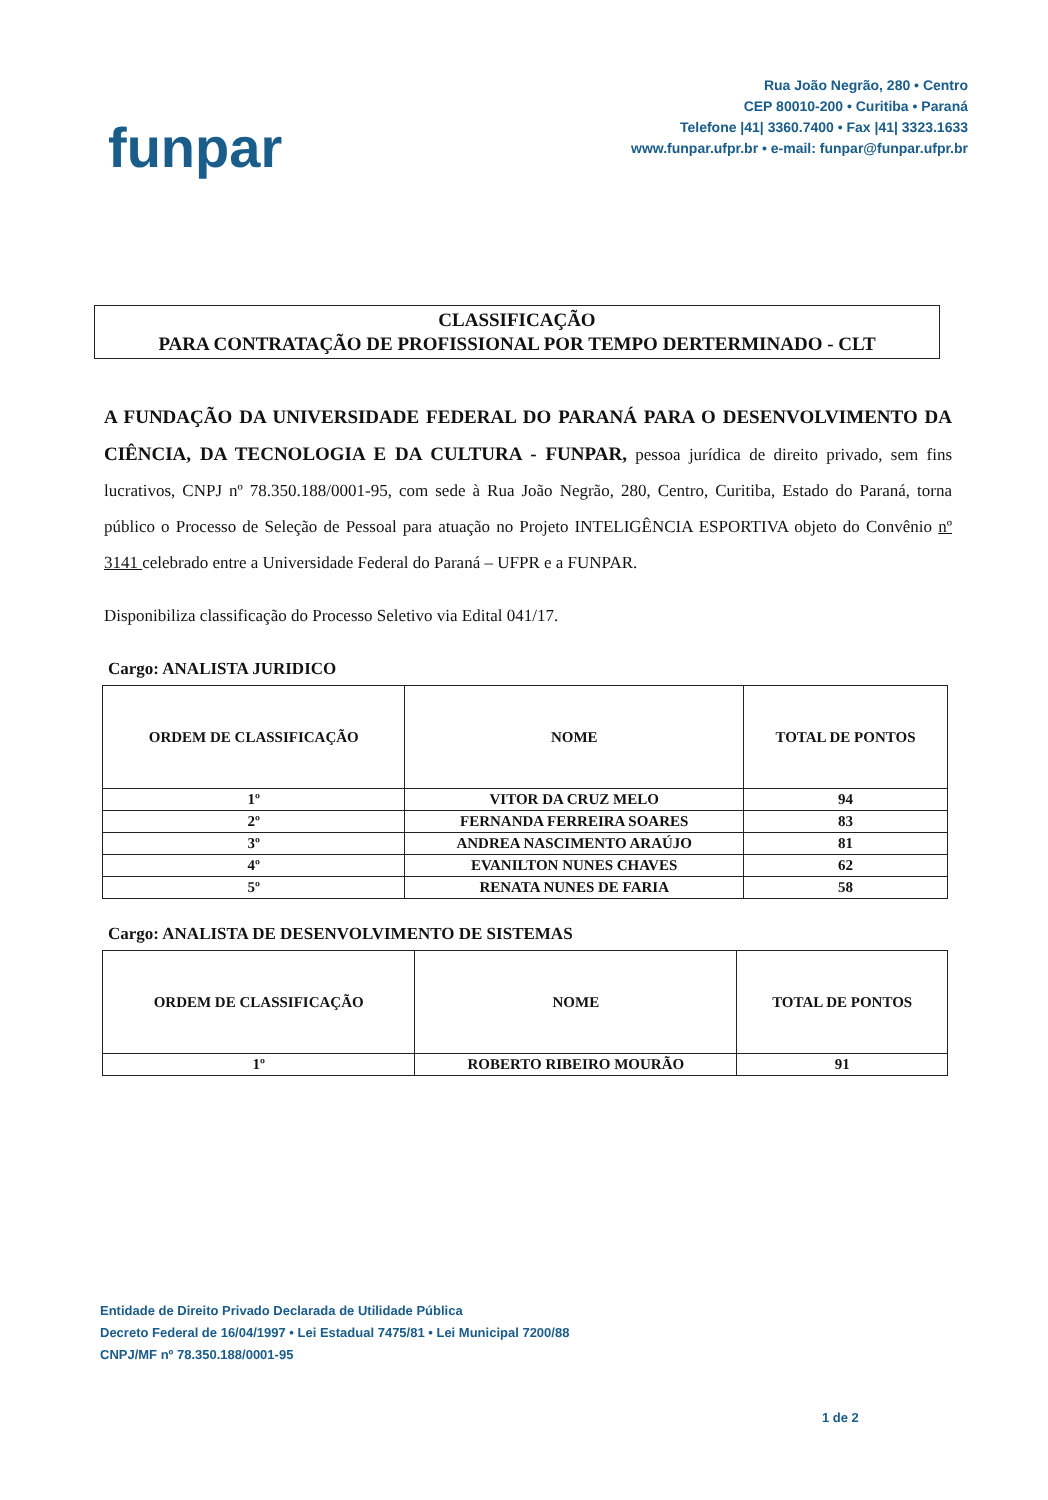funpar
Rua João Negrão, 280 • Centro
CEP 80010-200 • Curitiba • Paraná
Telefone |41| 3360.7400 • Fax |41| 3323.1633
www.funpar.ufpr.br • e-mail: funpar@funpar.ufpr.br
CLASSIFICAÇÃO
PARA CONTRATAÇÃO DE PROFISSIONAL POR TEMPO DERTERMINADO - CLT
A FUNDAÇÃO DA UNIVERSIDADE FEDERAL DO PARANÁ PARA O DESENVOLVIMENTO DA CIÊNCIA, DA TECNOLOGIA E DA CULTURA - FUNPAR, pessoa jurídica de direito privado, sem fins lucrativos, CNPJ nº 78.350.188/0001-95, com sede à Rua João Negrão, 280, Centro, Curitiba, Estado do Paraná, torna público o Processo de Seleção de Pessoal para atuação no Projeto INTELIGÊNCIA ESPORTIVA objeto do Convênio nº 3141 celebrado entre a Universidade Federal do Paraná – UFPR e a FUNPAR.
Disponibiliza classificação do Processo Seletivo via Edital 041/17.
Cargo: ANALISTA JURIDICO
| ORDEM DE CLASSIFICAÇÃO | NOME | TOTAL DE PONTOS |
| --- | --- | --- |
| 1º | VITOR DA CRUZ MELO | 94 |
| 2º | FERNANDA FERREIRA SOARES | 83 |
| 3º | ANDREA NASCIMENTO ARAÚJO | 81 |
| 4º | EVANILTON NUNES CHAVES | 62 |
| 5º | RENATA NUNES DE FARIA | 58 |
Cargo: ANALISTA DE DESENVOLVIMENTO DE SISTEMAS
| ORDEM DE CLASSIFICAÇÃO | NOME | TOTAL DE PONTOS |
| --- | --- | --- |
| 1º | ROBERTO RIBEIRO MOURÃO | 91 |
Entidade de Direito Privado Declarada de Utilidade Pública
Decreto Federal de 16/04/1997 • Lei Estadual 7475/81 • Lei Municipal 7200/88
CNPJ/MF nº 78.350.188/0001-95
1 de 2